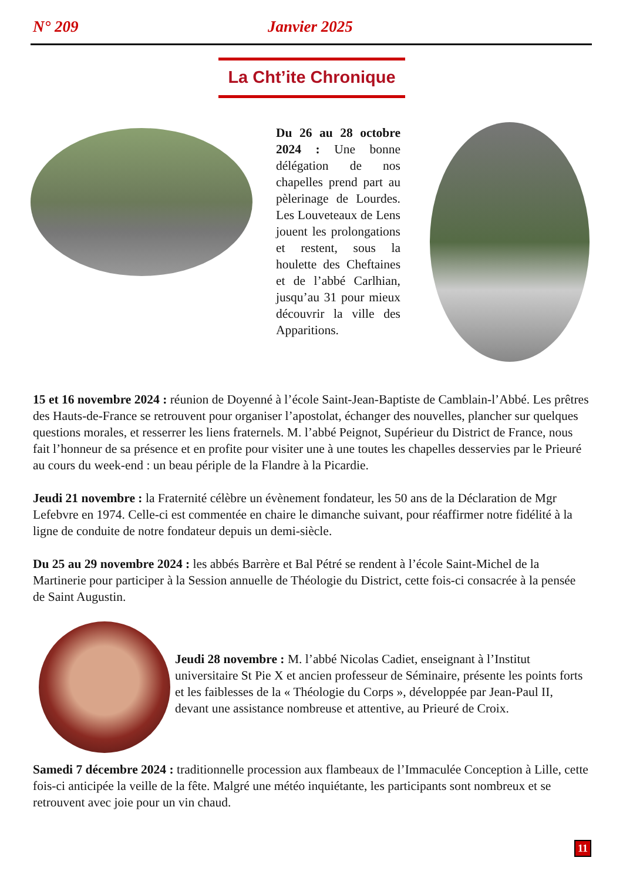N° 209 Janvier 2025
La Cht’ite Chronique
Du 26 au 28 octobre 2024 : Une bonne délégation de nos chapelles prend part au pèlerinage de Lourdes. Les Louveteaux de Lens jouent les prolongations et restent, sous la houlette des Cheftaines et de l’abbé Carlhian, jusqu’au 31 pour mieux découvrir la ville des Apparitions.
15 et 16 novembre 2024 : réunion de Doyenné à l’école Saint-Jean-Baptiste de Camblain-l’Abbé. Les prêtres des Hauts-de-France se retrouvent pour organiser l’apostolat, échanger des nouvelles, plancher sur quelques questions morales, et resserrer les liens fraternels. M. l’abbé Peignot, Supérieur du District de France, nous fait l’honneur de sa présence et en profite pour visiter une à une toutes les chapelles desservies par le Prieuré au cours du week-end : un beau périple de la Flandre à la Picardie.
Jeudi 21 novembre : la Fraternité célèbre un évènement fondateur, les 50 ans de la Déclaration de Mgr Lefebvre en 1974. Celle-ci est commentée en chaire le dimanche suivant, pour réaffirmer notre fidélité à la ligne de conduite de notre fondateur depuis un demi-siècle.
Du 25 au 29 novembre 2024 : les abbés Barrère et Bal Pétré se rendent à l’école Saint-Michel de la Martinerie pour participer à la Session annuelle de Théologie du District, cette fois-ci consacrée à la pensée de Saint Augustin.
Jeudi 28 novembre : M. l’abbé Nicolas Cadiet, enseignant à l’Institut universitaire St Pie X et ancien professeur de Séminaire, présente les points forts et les faiblesses de la « Théologie du Corps », développée par Jean-Paul II, devant une assistance nombreuse et attentive, au Prieuré de Croix.
Samedi 7 décembre 2024 : traditionnelle procession aux flambeaux de l’Immaculée Conception à Lille, cette fois-ci anticipée la veille de la fête. Malgré une météo inquiétante, les participants sont nombreux et se retrouvent avec joie pour un vin chaud.
11